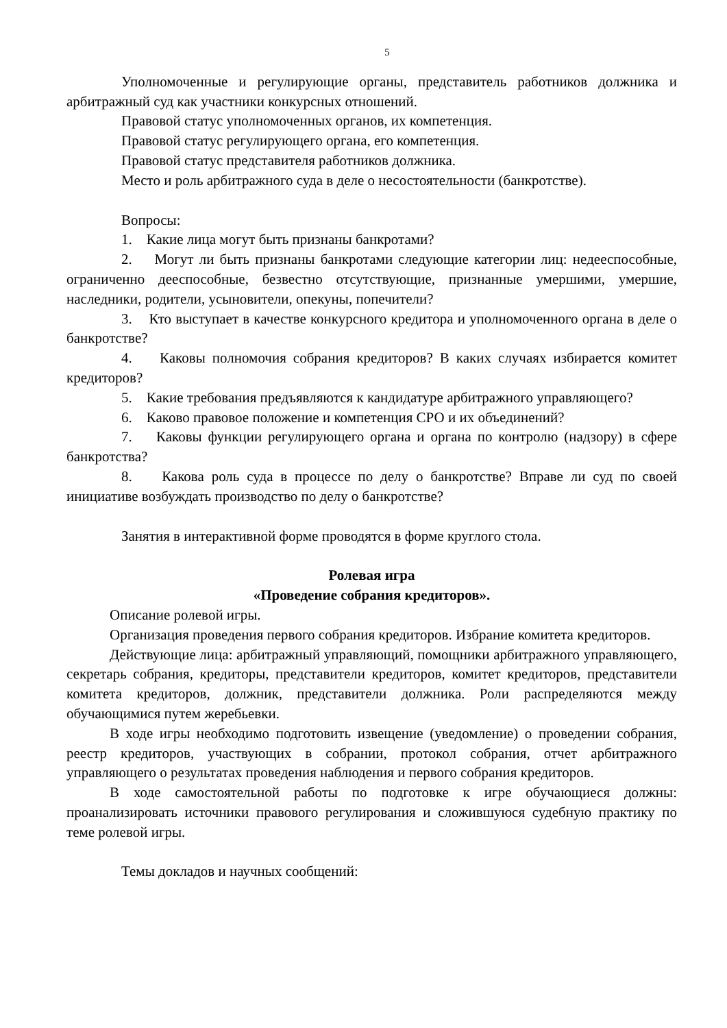5
Уполномоченные и регулирующие органы, представитель работников должника и арбитражный суд как участники конкурсных отношений.
Правовой статус уполномоченных органов, их компетенция.
Правовой статус регулирующего органа, его компетенция.
Правовой статус представителя работников должника.
Место и роль арбитражного суда в деле о несостоятельности (банкротстве).
Вопросы:
1. Какие лица могут быть признаны банкротами?
2. Могут ли быть признаны банкротами следующие категории лиц: недееспособные, ограниченно дееспособные, безвестно отсутствующие, признанные умершими, умершие, наследники, родители, усыновители, опекуны, попечители?
3. Кто выступает в качестве конкурсного кредитора и уполномоченного органа в деле о банкротстве?
4. Каковы полномочия собрания кредиторов? В каких случаях избирается комитет кредиторов?
5. Какие требования предъявляются к кандидатуре арбитражного управляющего?
6. Каково правовое положение и компетенция СРО и их объединений?
7. Каковы функции регулирующего органа и органа по контролю (надзору) в сфере банкротства?
8. Какова роль суда в процессе по делу о банкротстве? Вправе ли суд по своей инициативе возбуждать производство по делу о банкротстве?
Занятия в интерактивной форме проводятся в форме круглого стола.
Ролевая игра
«Проведение собрания кредиторов».
Описание ролевой игры.
Организация проведения первого собрания кредиторов. Избрание комитета кредиторов.
Действующие лица: арбитражный управляющий, помощники арбитражного управляющего, секретарь собрания, кредиторы, представители кредиторов, комитет кредиторов, представители комитета кредиторов, должник, представители должника. Роли распределяются между обучающимися путем жеребьевки.
В ходе игры необходимо подготовить извещение (уведомление) о проведении собрания, реестр кредиторов, участвующих в собрании, протокол собрания, отчет арбитражного управляющего о результатах проведения наблюдения и первого собрания кредиторов.
В ходе самостоятельной работы по подготовке к игре обучающиеся должны: проанализировать источники правового регулирования и сложившуюся судебную практику по теме ролевой игры.
Темы докладов и научных сообщений: